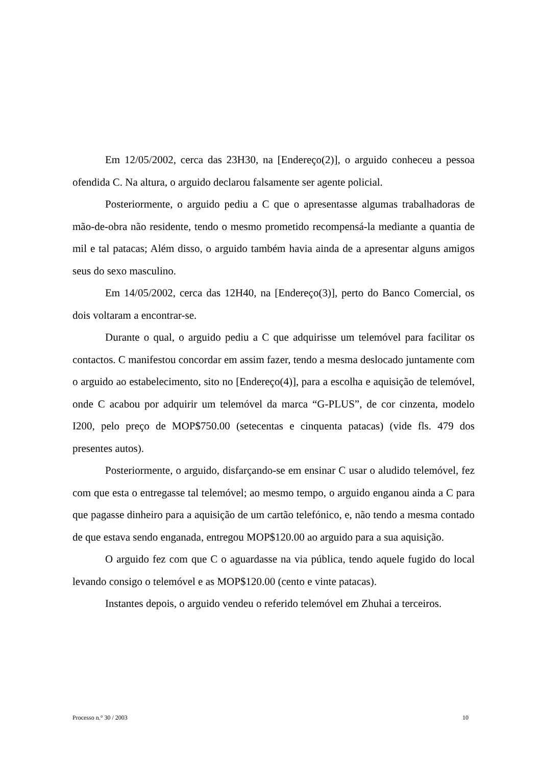Em 12/05/2002, cerca das 23H30, na [Endereço(2)], o arguido conheceu a pessoa ofendida C. Na altura, o arguido declarou falsamente ser agente policial.
Posteriormente, o arguido pediu a C que o apresentasse algumas trabalhadoras de mão-de-obra não residente, tendo o mesmo prometido recompensá-la mediante a quantia de mil e tal patacas; Além disso, o arguido também havia ainda de a apresentar alguns amigos seus do sexo masculino.
Em 14/05/2002, cerca das 12H40, na [Endereço(3)], perto do Banco Comercial, os dois voltaram a encontrar-se.
Durante o qual, o arguido pediu a C que adquirisse um telemóvel para facilitar os contactos. C manifestou concordar em assim fazer, tendo a mesma deslocado juntamente com o arguido ao estabelecimento, sito no [Endereço(4)], para a escolha e aquisição de telemóvel, onde C acabou por adquirir um telemóvel da marca “G-PLUS”, de cor cinzenta, modelo I200, pelo preço de MOP$750.00 (setecentas e cinquenta patacas) (vide fls. 479 dos presentes autos).
Posteriormente, o arguido, disfarçando-se em ensinar C usar o aludido telemóvel, fez com que esta o entregasse tal telemóvel; ao mesmo tempo, o arguido enganou ainda a C para que pagasse dinheiro para a aquisição de um cartão telefónico, e, não tendo a mesma contado de que estava sendo enganada, entregou MOP$120.00 ao arguido para a sua aquisição.
O arguido fez com que C o aguardasse na via pública, tendo aquele fugido do local levando consigo o telemóvel e as MOP$120.00 (cento e vinte patacas).
Instantes depois, o arguido vendeu o referido telemóvel em Zhuhai a terceiros.
Processo n.° 30 / 2003 10